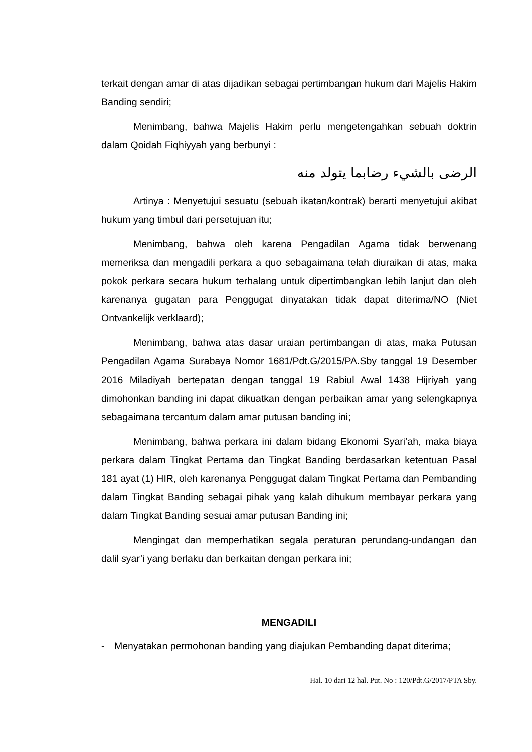terkait dengan amar di atas dijadikan sebagai pertimbangan hukum dari Majelis Hakim Banding sendiri;
Menimbang, bahwa Majelis Hakim perlu mengetengahkan sebuah doktrin dalam Qoidah Fiqhiyyah yang berbunyi :
الرضى بالشيء رضابما يتولد منه
Artinya : Menyetujui sesuatu (sebuah ikatan/kontrak) berarti menyetujui akibat hukum yang timbul dari persetujuan itu;
Menimbang, bahwa oleh karena Pengadilan Agama tidak berwenang memeriksa dan mengadili perkara a quo sebagaimana telah diuraikan di atas, maka pokok perkara secara hukum terhalang untuk dipertimbangkan lebih lanjut dan oleh karenanya gugatan para Penggugat dinyatakan tidak dapat diterima/NO (Niet Ontvankelijk verklaard);
Menimbang, bahwa atas dasar uraian pertimbangan di atas, maka Putusan Pengadilan Agama Surabaya Nomor 1681/Pdt.G/2015/PA.Sby tanggal 19 Desember 2016 Miladiyah bertepatan dengan tanggal 19 Rabiul Awal 1438 Hijriyah yang dimohonkan banding ini dapat dikuatkan dengan perbaikan amar yang selengkapnya sebagaimana tercantum dalam amar putusan banding ini;
Menimbang, bahwa perkara ini dalam bidang Ekonomi Syari’ah, maka biaya perkara dalam Tingkat Pertama dan Tingkat Banding berdasarkan ketentuan Pasal 181 ayat (1) HIR, oleh karenanya Penggugat dalam Tingkat Pertama dan Pembanding dalam Tingkat Banding sebagai pihak yang kalah dihukum membayar perkara yang dalam Tingkat Banding sesuai amar putusan Banding ini;
Mengingat dan memperhatikan segala peraturan perundang-undangan dan dalil syar’i yang berlaku dan berkaitan dengan perkara ini;
MENGADILI
- Menyatakan permohonan banding yang diajukan Pembanding dapat diterima;
Hal. 10 dari 12 hal. Put. No : 120/Pdt.G/2017/PTA Sby.